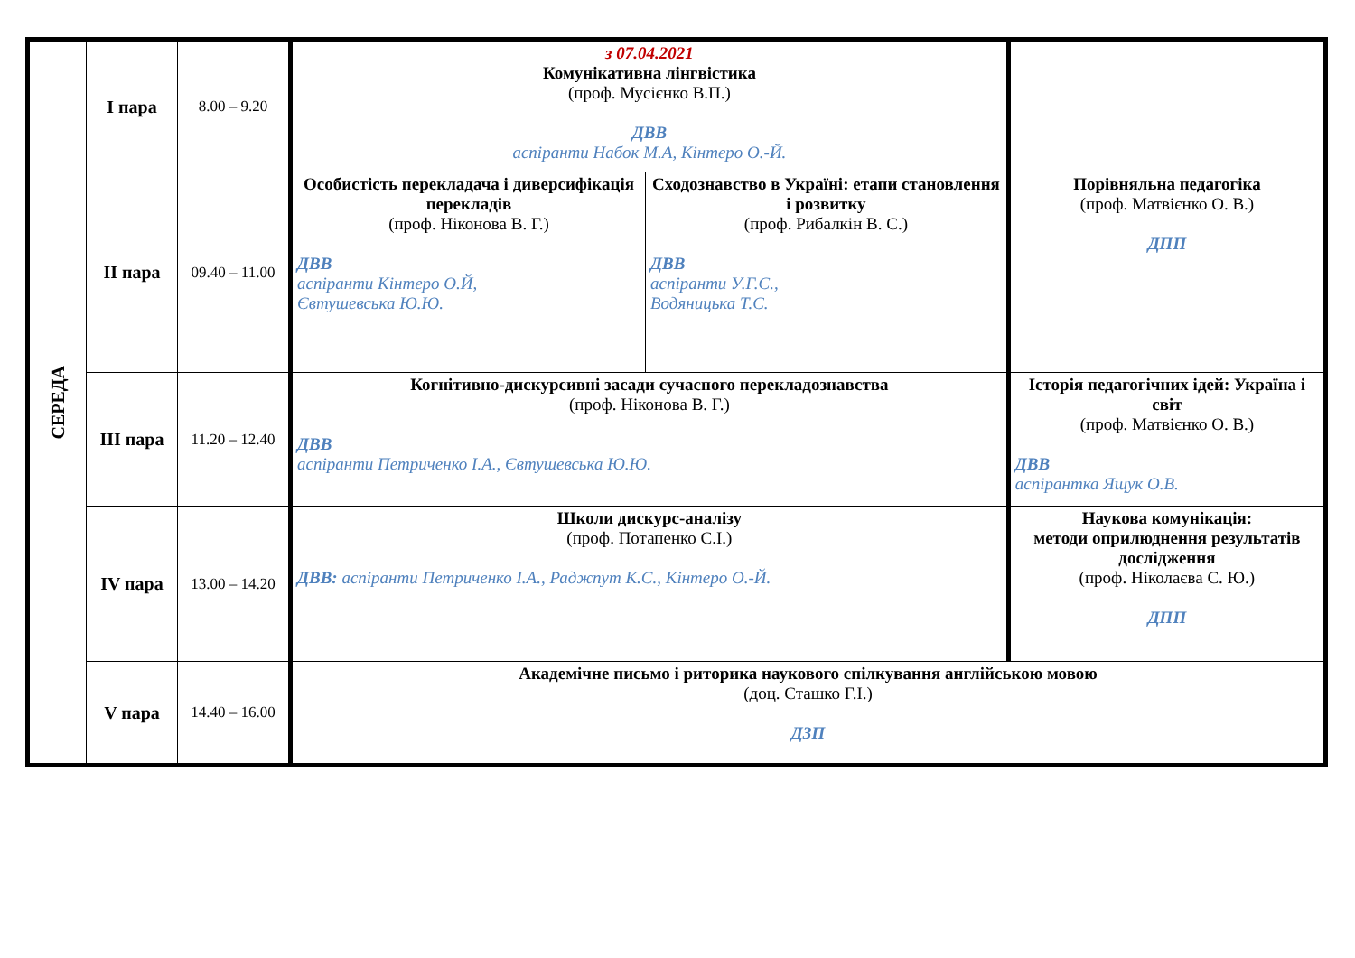| СЕРЕДА | І пара | 8.00 – 9.20 | з 07.04.2021 Комунікативна лінгвістика (проф. Мусієнко В.П.) ДВВ аспіранти Набок М.А, Кінтеро О.-Й. | | |
| | ІІ пара | 09.40 – 11.00 | Особистість перекладача і диверсифікація перекладів (проф. Ніконова В. Г.) ДВВ аспіранти Кінтеро О.Й, Євтушевська Ю.Ю. | Сходознавство в Україні: етапи становлення і розвитку (проф. Рибалкін В. С.) ДВВ аспіранти У.Г.С., Водяницька Т.С. | Порівняльна педагогіка (проф. Матвієнко О. В.) ДПП |
| | ІІІ пара | 11.20 – 12.40 | Когнітивно-дискурсивні засади сучасного перекладознавства (проф. Ніконова В. Г.) ДВВ аспіранти Петриченко І.А., Євтушевська Ю.Ю. | | Історія педагогічних ідей: Україна і світ (проф. Матвієнко О. В.) ДВВ аспірантка Ящук О.В. |
| | IV пара | 13.00 – 14.20 | Школи дискурс-аналізу (проф. Потапенко С.І.) ДВВ: аспіранти Петриченко І.А., Раджпут К.С., Кінтеро О.-Й. | | Наукова комунікація: методи оприлюднення результатів дослідження (проф. Ніколаєва С. Ю.) ДПП |
| | V пара | 14.40 – 16.00 | Академічне письмо і риторика наукового спілкування англійською мовою (доц. Сташко Г.І.) ДЗП | | |